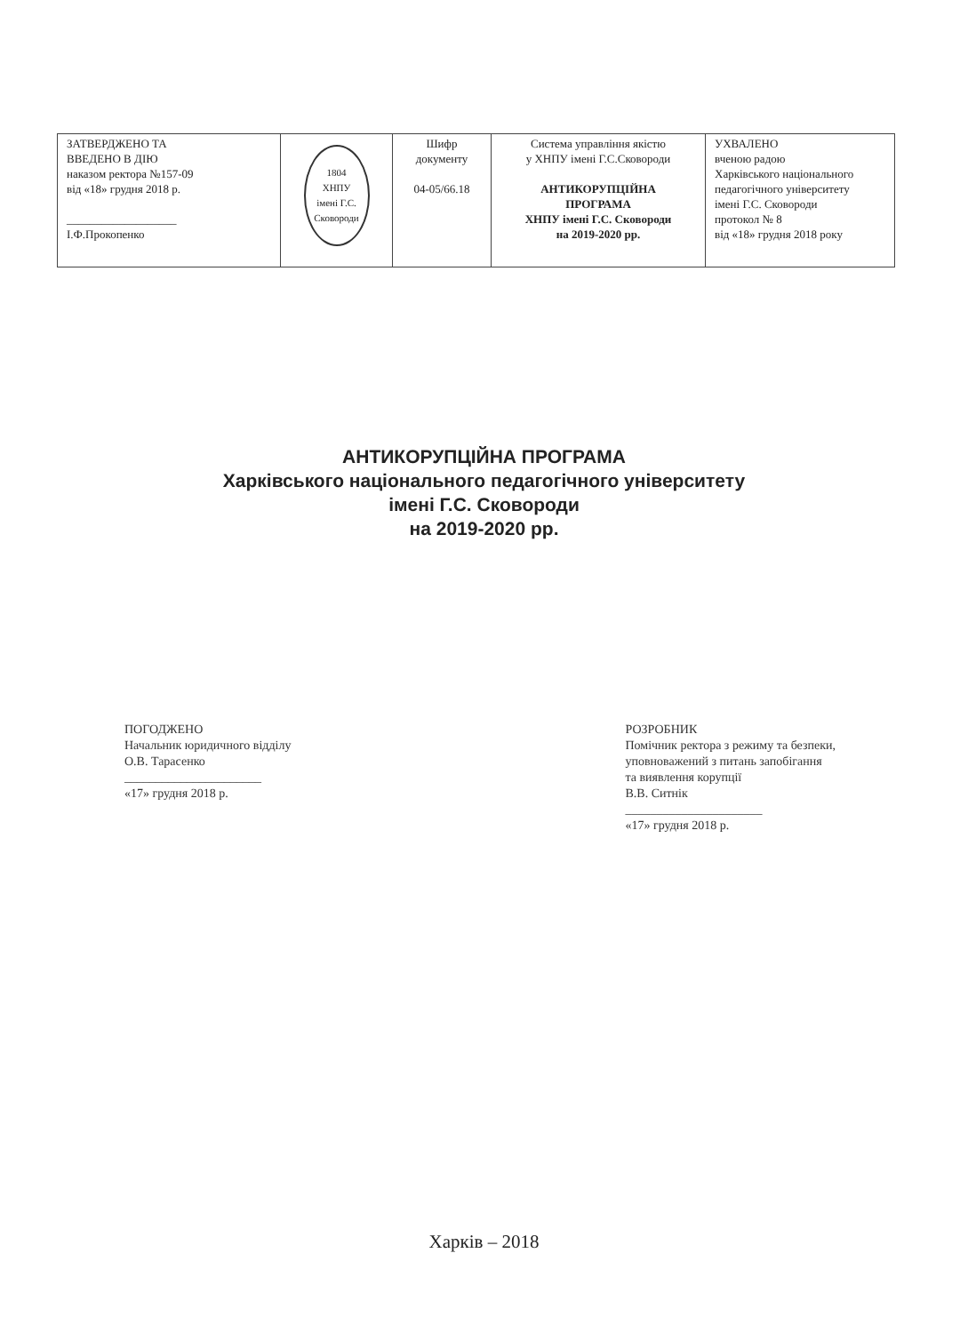| ЗАТВЕРДЖЕНО ТА ВВЕДЕНО В ДІЮ наказом ректора №157-09 від «18» грудня 2018 р. ___________________ І.Ф.Прокопенко | 1804 ХНПУ імені Г.С. Сковороди | Шифр документу 04-05/66.18 | Система управління якістю у ХНПУ імені Г.С.Сковороди АНТИКОРУПЦІЙНА ПРОГРАМА ХНПУ імені Г.С. Сковороди на 2019-2020 рр. | УХВАЛЕНО вченою радою Харківського національного педагогічного університету імені Г.С. Сковороди протокол № 8 від «18» грудня 2018 року |
АНТИКОРУПЦІЙНА ПРОГРАМА
Харківського національного педагогічного університету
імені Г.С. Сковороди
на 2019-2020 рр.
ПОГОДЖЕНО
Начальник юридичного відділу
О.В. Тарасенко
______________________
«17» грудня 2018 р.
РОЗРОБНИК
Помічник ректора з режиму та безпеки,
уповноважений з питань запобігання
та виявлення корупції
В.В. Ситнік
______________________
«17» грудня 2018 р.
Харків – 2018